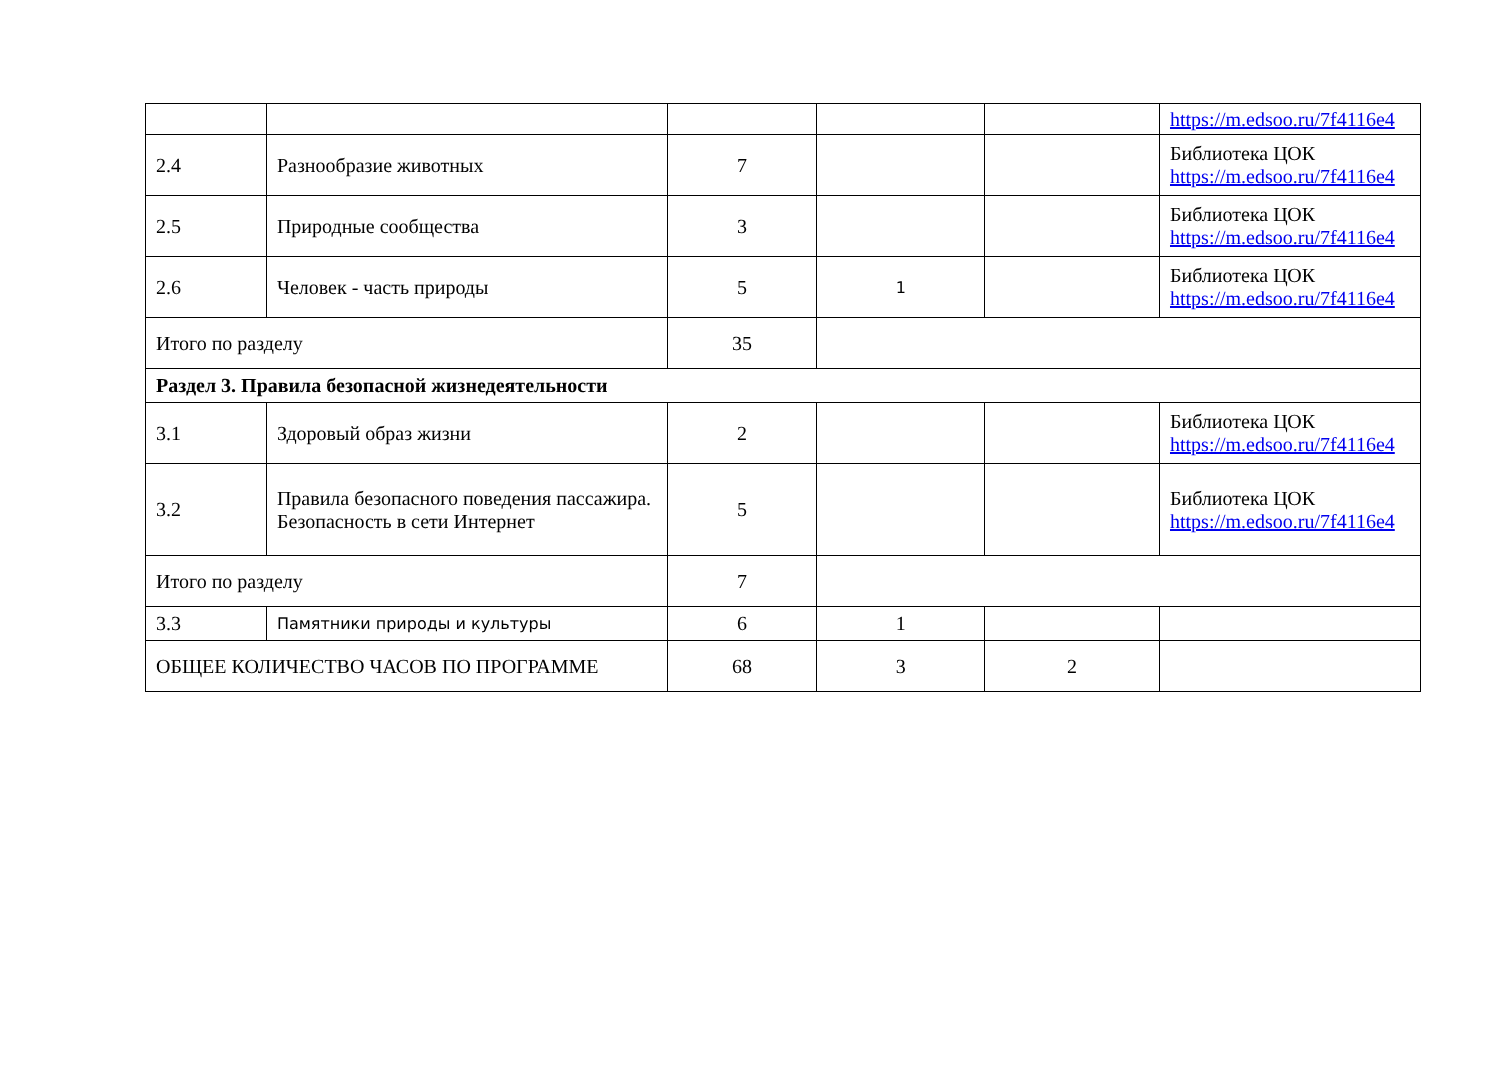| | | | | | https://m.edsoo.ru/7f4116e4 |
| 2.4 | Разнообразие животных | 7 | | | Библиотека ЦОК https://m.edsoo.ru/7f4116e4 |
| 2.5 | Природные сообщества | 3 | | | Библиотека ЦОК https://m.edsoo.ru/7f4116e4 |
| 2.6 | Человек - часть природы | 5 | 1 | | Библиотека ЦОК https://m.edsoo.ru/7f4116e4 |
| Итого по разделу | | 35 | | | |
| Раздел 3. Правила безопасной жизнедеятельности | | | | | |
| 3.1 | Здоровый образ жизни | 2 | | | Библиотека ЦОК https://m.edsoo.ru/7f4116e4 |
| 3.2 | Правила безопасного поведения пассажира. Безопасность в сети Интернет | 5 | | | Библиотека ЦОК https://m.edsoo.ru/7f4116e4 |
| Итого по разделу | | 7 | | | |
| 3.3 | Памятники природы и культуры | 6 | 1 | | |
| ОБЩЕЕ КОЛИЧЕСТВО ЧАСОВ ПО ПРОГРАММЕ | | 68 | 3 | 2 | |